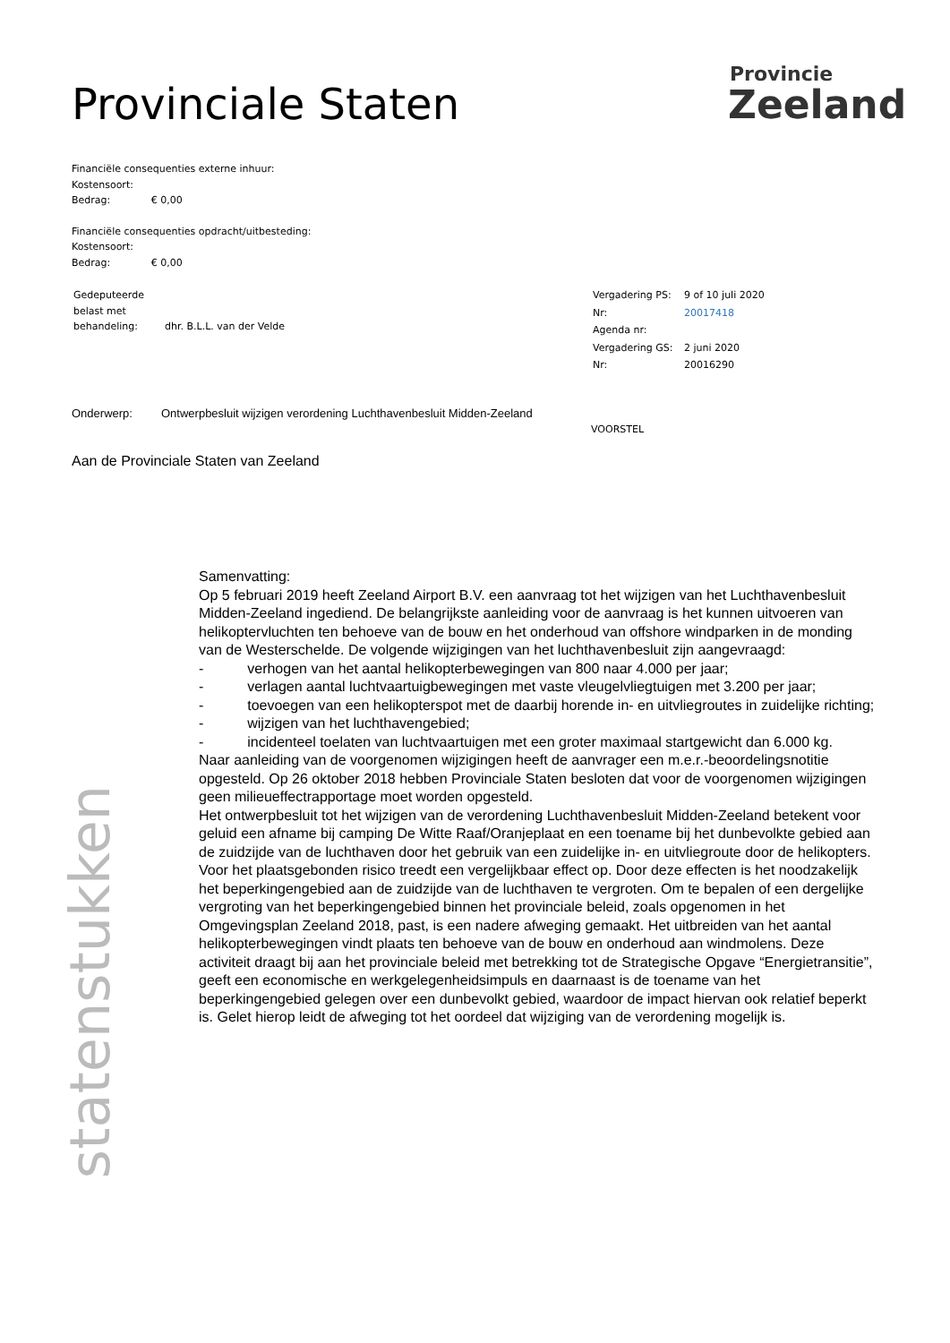Provinciale Staten
Provincie
Zeeland
Financiële consequenties externe inhuur:
Kostensoort:
Bedrag: € 0,00
Financiële consequenties opdracht/uitbesteding:
Kostensoort:
Bedrag: € 0,00
| Gedeputeerde belast met behandeling: | dhr. B.L.L. van der Velde |
| Vergadering PS: | 9 of 10 juli 2020 |
| Nr: | 20017418 |
| Agenda nr: | |
| Vergadering GS: | 2 juni 2020 |
| Nr: | 20016290 |
Onderwerp: Ontwerpbesluit wijzigen verordening Luchthavenbesluit Midden-Zeeland
VOORSTEL
Aan de Provinciale Staten van Zeeland
Samenvatting:
Op 5 februari 2019 heeft Zeeland Airport B.V. een aanvraag tot het wijzigen van het Luchthavenbesluit Midden-Zeeland ingediend. De belangrijkste aanleiding voor de aanvraag is het kunnen uitvoeren van helikoptervluchten ten behoeve van de bouw en het onderhoud van offshore windparken in de monding van de Westerschelde. De volgende wijzigingen van het luchthavenbesluit zijn aangevraagd:
- verhogen van het aantal helikopterbewegingen van 800 naar 4.000 per jaar;
- verlagen aantal luchtvaartuigbewegingen met vaste vleugelvliegtuigen met 3.200 per jaar;
- toevoegen van een helikopterspot met de daarbij horende in- en uitvliegroutes in zuidelijke richting;
- wijzigen van het luchthavengebied;
- incidenteel toelaten van luchtvaartuigen met een groter maximaal startgewicht dan 6.000 kg.
Naar aanleiding van de voorgenomen wijzigingen heeft de aanvrager een m.e.r.-beoordelingsnotitie opgesteld. Op 26 oktober 2018 hebben Provinciale Staten besloten dat voor de voorgenomen wijzigingen geen milieueffectrapportage moet worden opgesteld.
Het ontwerpbesluit tot het wijzigen van de verordening Luchthavenbesluit Midden-Zeeland betekent voor geluid een afname bij camping De Witte Raaf/Oranjeplaat en een toename bij het dunbevolkte gebied aan de zuidzijde van de luchthaven door het gebruik van een zuidelijke in- en uitvliegroute door de helikopters. Voor het plaatsgebonden risico treedt een vergelijkbaar effect op. Door deze effecten is het noodzakelijk het beperkingengebied aan de zuidzijde van de luchthaven te vergroten. Om te bepalen of een dergelijke vergroting van het beperkingengebied binnen het provinciale beleid, zoals opgenomen in het Omgevingsplan Zeeland 2018, past, is een nadere afweging gemaakt. Het uitbreiden van het aantal helikopterbewegingen vindt plaats ten behoeve van de bouw en onderhoud aan windmolens. Deze activiteit draagt bij aan het provinciale beleid met betrekking tot de Strategische Opgave “Energietransitie”, geeft een economische en werkgelegenheidsimpuls en daarnaast is de toename van het beperkingengebied gelegen over een dunbevolkt gebied, waardoor de impact hiervan ook relatief beperkt is. Gelet hierop leidt de afweging tot het oordeel dat wijziging van de verordening mogelijk is.
statenstukken